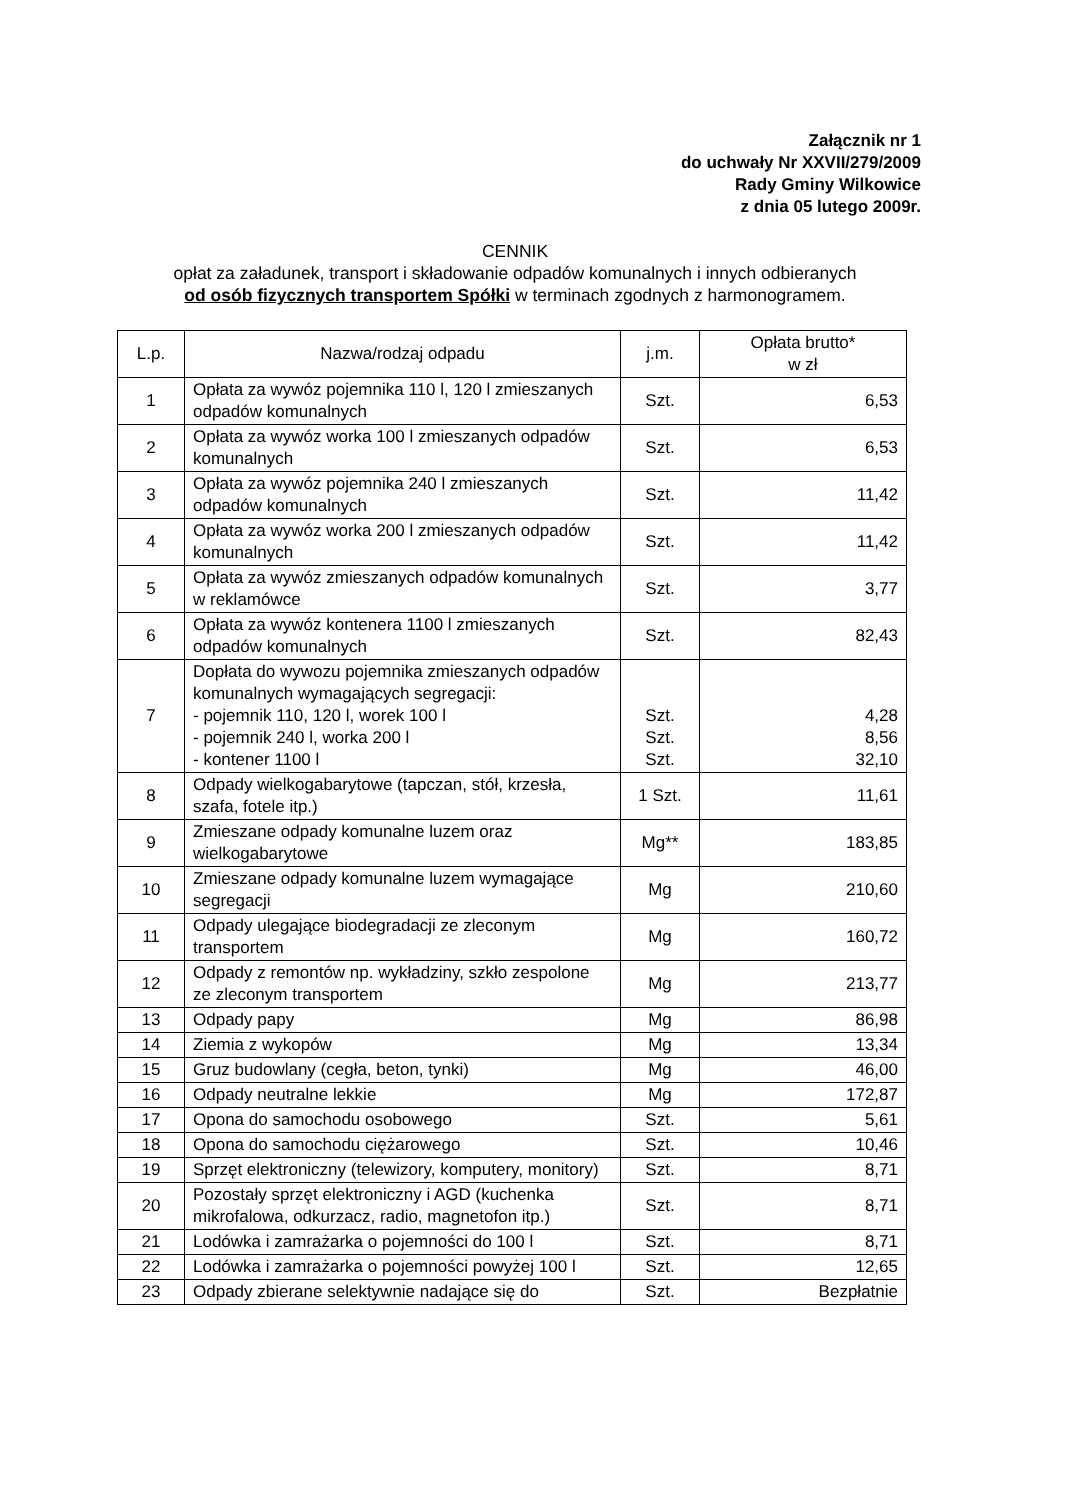Załącznik nr 1
do uchwały Nr XXVII/279/2009
Rady Gminy Wilkowice
z dnia 05 lutego 2009r.
CENNIK
opłat za załadunek, transport i składowanie odpadów komunalnych i innych odbieranych
od osób fizycznych transportem Spółki w terminach zgodnych z harmonogramem.
| L.p. | Nazwa/rodzaj odpadu | j.m. | Opłata brutto* w zł |
| --- | --- | --- | --- |
| 1 | Opłata za wywóz pojemnika 110 l, 120 l zmieszanych odpadów komunalnych | Szt. | 6,53 |
| 2 | Opłata za wywóz worka 100 l zmieszanych odpadów komunalnych | Szt. | 6,53 |
| 3 | Opłata za wywóz pojemnika 240 l zmieszanych odpadów komunalnych | Szt. | 11,42 |
| 4 | Opłata za wywóz worka 200 l zmieszanych odpadów komunalnych | Szt. | 11,42 |
| 5 | Opłata za wywóz zmieszanych odpadów komunalnych w reklamówce | Szt. | 3,77 |
| 6 | Opłata za wywóz kontenera 1100 l zmieszanych odpadów komunalnych | Szt. | 82,43 |
| 7 | Dopłata do wywozu pojemnika zmieszanych odpadów komunalnych wymagających segregacji: - pojemnik 110, 120 l, worek 100 l - pojemnik 240 l, worka 200 l - kontener 1100 l | Szt. Szt. Szt. | 4,28 8,56 32,10 |
| 8 | Odpady wielkogabarytowe (tapczan, stół, krzesła, szafa, fotele itp.) | 1 Szt. | 11,61 |
| 9 | Zmieszane odpady komunalne luzem oraz wielkogabarytowe | Mg** | 183,85 |
| 10 | Zmieszane odpady komunalne luzem wymagające segregacji | Mg | 210,60 |
| 11 | Odpady ulegające biodegradacji ze zleconym transportem | Mg | 160,72 |
| 12 | Odpady z remontów np. wykładziny, szkło zespolone ze zleconym transportem | Mg | 213,77 |
| 13 | Odpady papy | Mg | 86,98 |
| 14 | Ziemia z wykopów | Mg | 13,34 |
| 15 | Gruz budowlany (cegła, beton, tynki) | Mg | 46,00 |
| 16 | Odpady neutralne lekkie | Mg | 172,87 |
| 17 | Opona do samochodu osobowego | Szt. | 5,61 |
| 18 | Opona do samochodu ciężarowego | Szt. | 10,46 |
| 19 | Sprzęt elektroniczny (telewizory, komputery, monitory) | Szt. | 8,71 |
| 20 | Pozostały sprzęt elektroniczny i AGD (kuchenka mikrofalowa, odkurzacz, radio, magnetofon itp.) | Szt. | 8,71 |
| 21 | Lodówka i zamrażarka o pojemności do 100 l | Szt. | 8,71 |
| 22 | Lodówka i zamrażarka o pojemności powyżej 100 l | Szt. | 12,65 |
| 23 | Odpady zbierane selektywnie nadające się do | Szt. | Bezpłatnie |